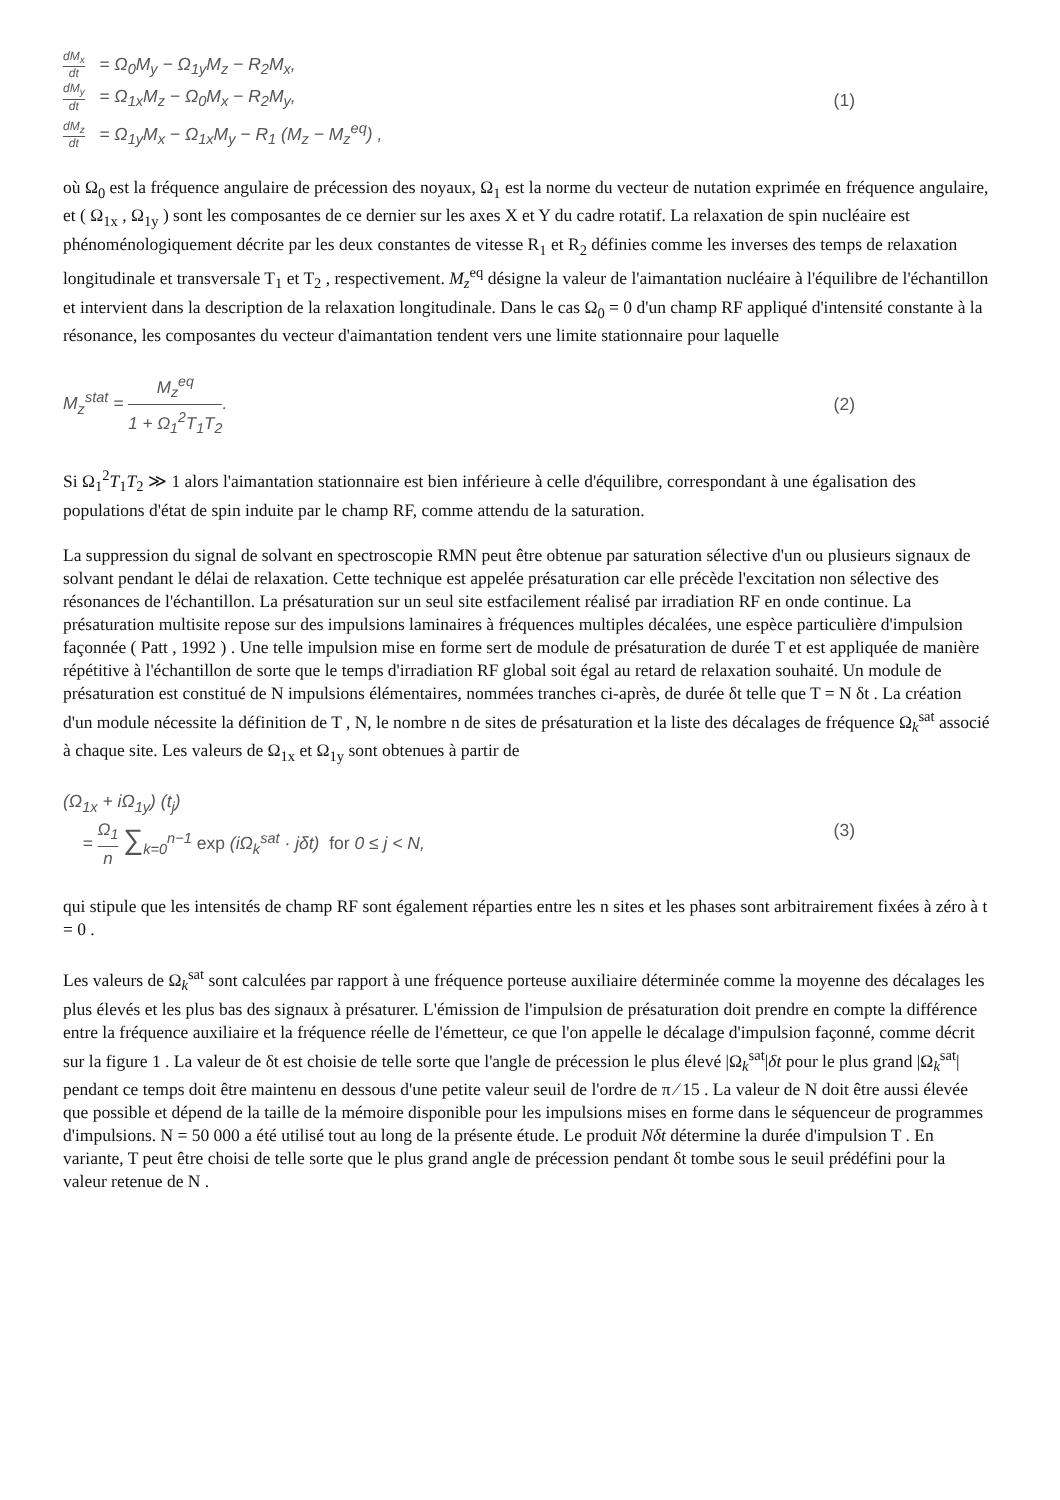dM<sub>x</sub> dt = Ω<sub>0</sub>M<sub>y</sub> − Ω<sub>1y</sub>M<sub>z</sub> − R<sub>2</sub>M<sub>x</sub>,
dM<sub>y</sub> dt = Ω<sub>1x</sub>M<sub>z</sub> − Ω<sub>0</sub>M<sub>x</sub> − R<sub>2</sub>M<sub>y</sub>,
dM<sub>z</sub> dt = Ω<sub>1y</sub>M<sub>x</sub> − Ω<sub>1x</sub>M<sub>y</sub> − R<sub>1</sub> (M<sub>z</sub> − M<sub>z</sub><sup>eq</sup>) ,
(1)
où Ω<sub>0</sub> est la fréquence angulaire de précession des noyaux, Ω<sub>1</sub> est la norme du vecteur de nutation exprimée en fréquence angulaire, et ( Ω<sub>1x</sub> , Ω<sub>1y</sub> ) sont les composantes de ce dernier sur les axes X et Y du cadre rotatif. La relaxation de spin nucléaire est phénoménologiquement décrite par les deux constantes de vitesse R<sub>1</sub> et R<sub>2</sub> définies comme les inverses des temps de relaxation longitudinale et transversale T<sub>1</sub> et T<sub>2</sub> , respectivement. M<sub>z</sub><sup>eq</sup> désigne la valeur de l'aimantation nucléaire à l'équilibre de l'échantillon et intervient dans la description de la relaxation longitudinale. Dans le cas Ω<sub>0</sub> = 0 d'un champ RF appliqué d'intensité constante à la résonance, les composantes du vecteur d'aimantation tendent vers une limite stationnaire pour laquelle
M<sub>z</sub><sup>stat</sup> = M<sub>z</sub><sup>eq</sup> 1 + Ω<sub>1</sub><sup>2</sup>T<sub>1</sub>T<sub>2</sub>. (2)
Si Ω<sub>1</sub><sup>2</sup>T<sub>1</sub>T<sub>2</sub> ≫ 1 alors l'aimantation stationnaire est bien inférieure à celle d'équilibre, correspondant à une égalisation des populations d'état de spin induite par le champ RF, comme attendu de la saturation.
La suppression du signal de solvant en spectroscopie RMN peut être obtenue par saturation sélective d'un ou plusieurs signaux de solvant pendant le délai de relaxation. Cette technique est appelée présaturation car elle précède l'excitation non sélective des résonances de l'échantillon. La présaturation sur un seul site estfacilement réalisé par irradiation RF en onde continue. La présaturation multisite repose sur des impulsions laminaires à fréquences multiples décalées, une espèce particulière d'impulsion façonnée ( Patt , 1992 ) . Une telle impulsion mise en forme sert de module de présaturation de durée T et est appliquée de manière répétitive à l'échantillon de sorte que le temps d'irradiation RF global soit égal au retard de relaxation souhaité. Un module de présaturation est constitué de N impulsions élémentaires, nommées tranches ci-après, de durée δt telle que T = N δt . La création d'un module nécessite la définition de T , N, le nombre n de sites de présaturation et la liste des décalages de fréquence Ω<sub>k</sub><sup>sat</sup> associé à chaque site. Les valeurs de Ω<sub>1x</sub> et Ω<sub>1y</sub> sont obtenues à partir de
(Ω<sub>1x</sub> + iΩ<sub>1y</sub>) (t<sub>j</sub>)
= Ω<sub>1</sub> n ∑<sub>k=0</sub><sup>n−1</sup> exp (iΩ<sub>k</sub><sup>sat</sup> · jδt) for 0 ≤ j < N,
(3)
qui stipule que les intensités de champ RF sont également réparties entre les n sites et les phases sont arbitrairement fixées à zéro à t = 0 .
Les valeurs de Ω<sub>k</sub><sup>sat</sup> sont calculées par rapport à une fréquence porteuse auxiliaire déterminée comme la moyenne des décalages les plus élevés et les plus bas des signaux à présaturer. L'émission de l'impulsion de présaturation doit prendre en compte la différence entre la fréquence auxiliaire et la fréquence réelle de l'émetteur, ce que l'on appelle le décalage d'impulsion façonné, comme décrit sur la figure 1 . La valeur de δt est choisie de telle sorte que l'angle de précession le plus élevé |Ω<sub>k</sub><sup>sat</sup>|δt pour le plus grand |Ω<sub>k</sub><sup>sat</sup>| pendant ce temps doit être maintenu en dessous d'une petite valeur seuil de l'ordre de π ⁄ 15 . La valeur de N doit être aussi élevée que possible et dépend de la taille de la mémoire disponible pour les impulsions mises en forme dans le séquenceur de programmes d'impulsions. N = 50 000 a été utilisé tout au long de la présente étude. Le produit Nδt détermine la durée d'impulsion T . En variante, T peut être choisi de telle sorte que le plus grand angle de précession pendant δt tombe sous le seuil prédéfini pour la valeur retenue de N .